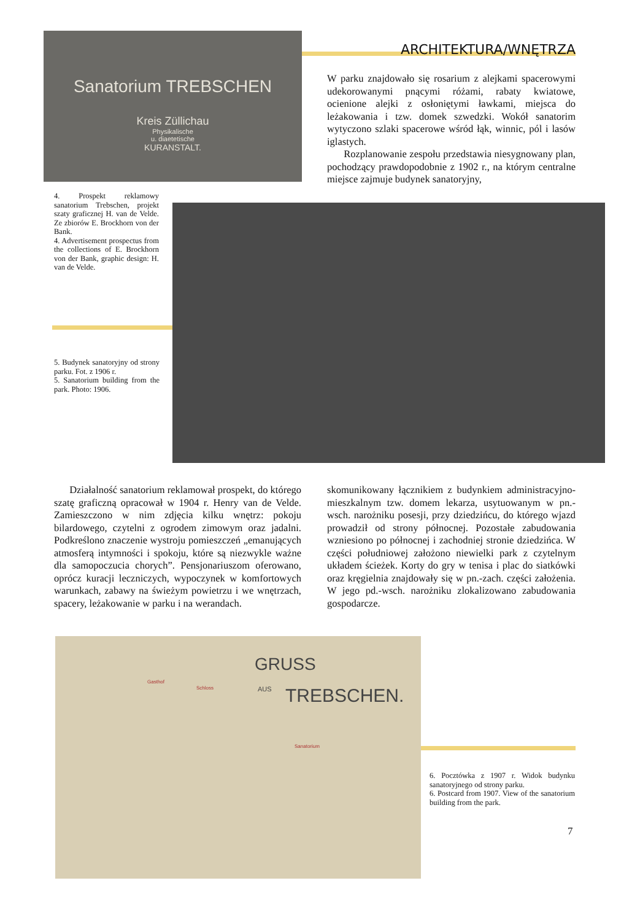Sanatorium TREBSCHEN
Kreis Züllichau
Physikalische
u. diaetetische
KURANSTALT.
ARCHITEKTURA/WNĘTRZA
W parku znajdowało się rosarium z alejkami spacerowymi udekorowanymi pnącymi różami, rabaty kwiatowe, ocienione alejki z osłoniętymi ławkami, miejsca do leżakowania i tzw. domek szwedzki. Wokół sanatorim wytyczono szlaki spacerowe wśród łąk, winnic, pól i lasów iglastych.
Rozplanowanie zespołu przedstawia niesygnowany plan, pochodzący prawdopodobnie z 1902 r., na którym centralne miejsce zajmuje budynek sanatoryjny,
4. Prospekt reklamowy sanatorium Trebschen, projekt szaty graficznej H. van de Velde. Ze zbiorów E. Brockhorn von der Bank.
4. Advertisement prospectus from the collections of E. Brockhorn von der Bank, graphic design: H. van de Velde.
5. Budynek sanatoryjny od strony parku. Fot. z 1906 r.
5. Sanatorium building from the park. Photo: 1906.
Działalność sanatorium reklamował prospekt, do którego szatę graficzną opracował w 1904 r. Henry van de Velde. Zamieszczono w nim zdjęcia kilku wnętrz: pokoju bilardowego, czytelni z ogrodem zimowym oraz jadalni. Podkreślono znaczenie wystroju pomieszczeń „emanujących atmosferą intymności i spokoju, które są niezwykle ważne dla samopoczucia chorych”. Pensjonariuszom oferowano, oprócz kuracji leczniczych, wypoczynek w komfortowych warunkach, zabawy na świeżym powietrzu i we wnętrzach, spacery, leżakowanie w parku i na werandach.
skomunikowany łącznikiem z budynkiem administracyjno-mieszkalnym tzw. domem lekarza, usytuowanym w pn.-wsch. narożniku posesji, przy dziedzińcu, do którego wjazd prowadził od strony północnej. Pozostałe zabudowania wzniesiono po północnej i zachodniej stronie dziedzińca. W części południowej założono niewielki park z czytelnym układem ścieżek. Korty do gry w tenisa i plac do siatkówki oraz kręgielnia znajdowały się w pn.-zach. części założenia. W jego pd.-wsch. narożniku zlokalizowano zabudowania gospodarcze.
GRUSS
AUS TREBSCHEN.
Gasthof
Schloss
Sanatorium
6. Pocztówka z 1907 r. Widok budynku sanatoryjnego od strony parku.
6. Postcard from 1907. View of the sanatorium building from the park.
7